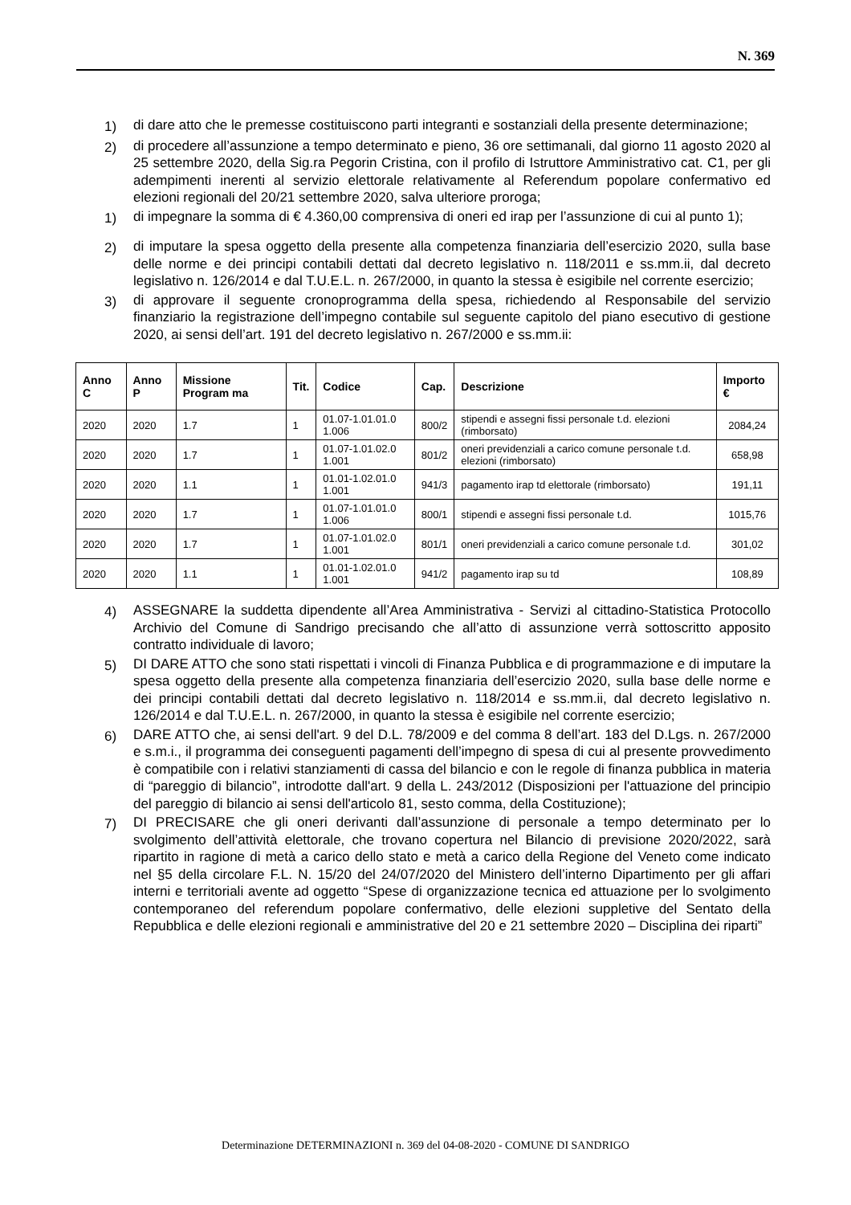N. 369
1) di dare atto che le premesse costituiscono parti integranti e sostanziali della presente determinazione;
2) di procedere all’assunzione a tempo determinato e pieno, 36 ore settimanali, dal giorno 11 agosto 2020 al 25 settembre 2020, della Sig.ra Pegorin Cristina, con il profilo di Istruttore Amministrativo cat. C1, per gli adempimenti inerenti al servizio elettorale relativamente al Referendum popolare confermativo ed elezioni regionali del 20/21 settembre 2020, salva ulteriore proroga;
1) di impegnare la somma di € 4.360,00 comprensiva di oneri ed irap per l’assunzione di cui al punto 1);
2) di imputare la spesa oggetto della presente alla competenza finanziaria dell’esercizio 2020, sulla base delle norme e dei principi contabili dettati dal decreto legislativo n. 118/2011 e ss.mm.ii, dal decreto legislativo n. 126/2014 e dal T.U.E.L. n. 267/2000, in quanto la stessa è esigibile nel corrente esercizio;
3) di approvare il seguente cronoprogramma della spesa, richiedendo al Responsabile del servizio finanziario la registrazione dell’impegno contabile sul seguente capitolo del piano esecutivo di gestione 2020, ai sensi dell’art. 191 del decreto legislativo n. 267/2000 e ss.mm.ii:
| Anno C | Anno P | Missione Program ma | Tit. | Codice | Cap. | Descrizione | Importo € |
| --- | --- | --- | --- | --- | --- | --- | --- |
| 2020 | 2020 | 1.7 | 1 | 01.07-1.01.01.0 1.006 | 800/2 | stipendi e assegni fissi personale t.d. elezioni (rimborsato) | 2084,24 |
| 2020 | 2020 | 1.7 | 1 | 01.07-1.01.02.0 1.001 | 801/2 | oneri previdenziali a carico comune personale t.d. elezioni (rimborsato) | 658,98 |
| 2020 | 2020 | 1.1 | 1 | 01.01-1.02.01.0 1.001 | 941/3 | pagamento irap td elettorale (rimborsato) | 191,11 |
| 2020 | 2020 | 1.7 | 1 | 01.07-1.01.01.0 1.006 | 800/1 | stipendi e assegni fissi personale t.d. | 1015,76 |
| 2020 | 2020 | 1.7 | 1 | 01.07-1.01.02.0 1.001 | 801/1 | oneri previdenziali a carico comune personale t.d. | 301,02 |
| 2020 | 2020 | 1.1 | 1 | 01.01-1.02.01.0 1.001 | 941/2 | pagamento irap su td | 108,89 |
4) ASSEGNARE la suddetta dipendente all’Area Amministrativa - Servizi al cittadino-Statistica Protocollo Archivio del Comune di Sandrigo precisando che all’atto di assunzione verrà sottoscritto apposito contratto individuale di lavoro;
5) DI DARE ATTO che sono stati rispettati i vincoli di Finanza Pubblica e di programmazione e di imputare la spesa oggetto della presente alla competenza finanziaria dell’esercizio 2020, sulla base delle norme e dei principi contabili dettati dal decreto legislativo n. 118/2014 e ss.mm.ii, dal decreto legislativo n. 126/2014 e dal T.U.E.L. n. 267/2000, in quanto la stessa è esigibile nel corrente esercizio;
6) DARE ATTO che, ai sensi dell'art. 9 del D.L. 78/2009 e del comma 8 dell’art. 183 del D.Lgs. n. 267/2000 e s.m.i., il programma dei conseguenti pagamenti dell’impegno di spesa di cui al presente provvedimento è compatibile con i relativi stanziamenti di cassa del bilancio e con le regole di finanza pubblica in materia di “pareggio di bilancio”, introdotte dall'art. 9 della L. 243/2012 (Disposizioni per l'attuazione del principio del pareggio di bilancio ai sensi dell'articolo 81, sesto comma, della Costituzione);
7) DI PRECISARE che gli oneri derivanti dall’assunzione di personale a tempo determinato per lo svolgimento dell’attività elettorale, che trovano copertura nel Bilancio di previsione 2020/2022, sarà ripartito in ragione di metà a carico dello stato e metà a carico della Regione del Veneto come indicato nel §5 della circolare F.L. N. 15/20 del 24/07/2020 del Ministero dell’interno Dipartimento per gli affari interni e territoriali avente ad oggetto “Spese di organizzazione tecnica ed attuazione per lo svolgimento contemporaneo del referendum popolare confermativo, delle elezioni suppletive del Sentato della Repubblica e delle elezioni regionali e amministrative del 20 e 21 settembre 2020 – Disciplina dei riparti”
Determinazione DETERMINAZIONI n. 369 del 04-08-2020 - COMUNE DI SANDRIGO